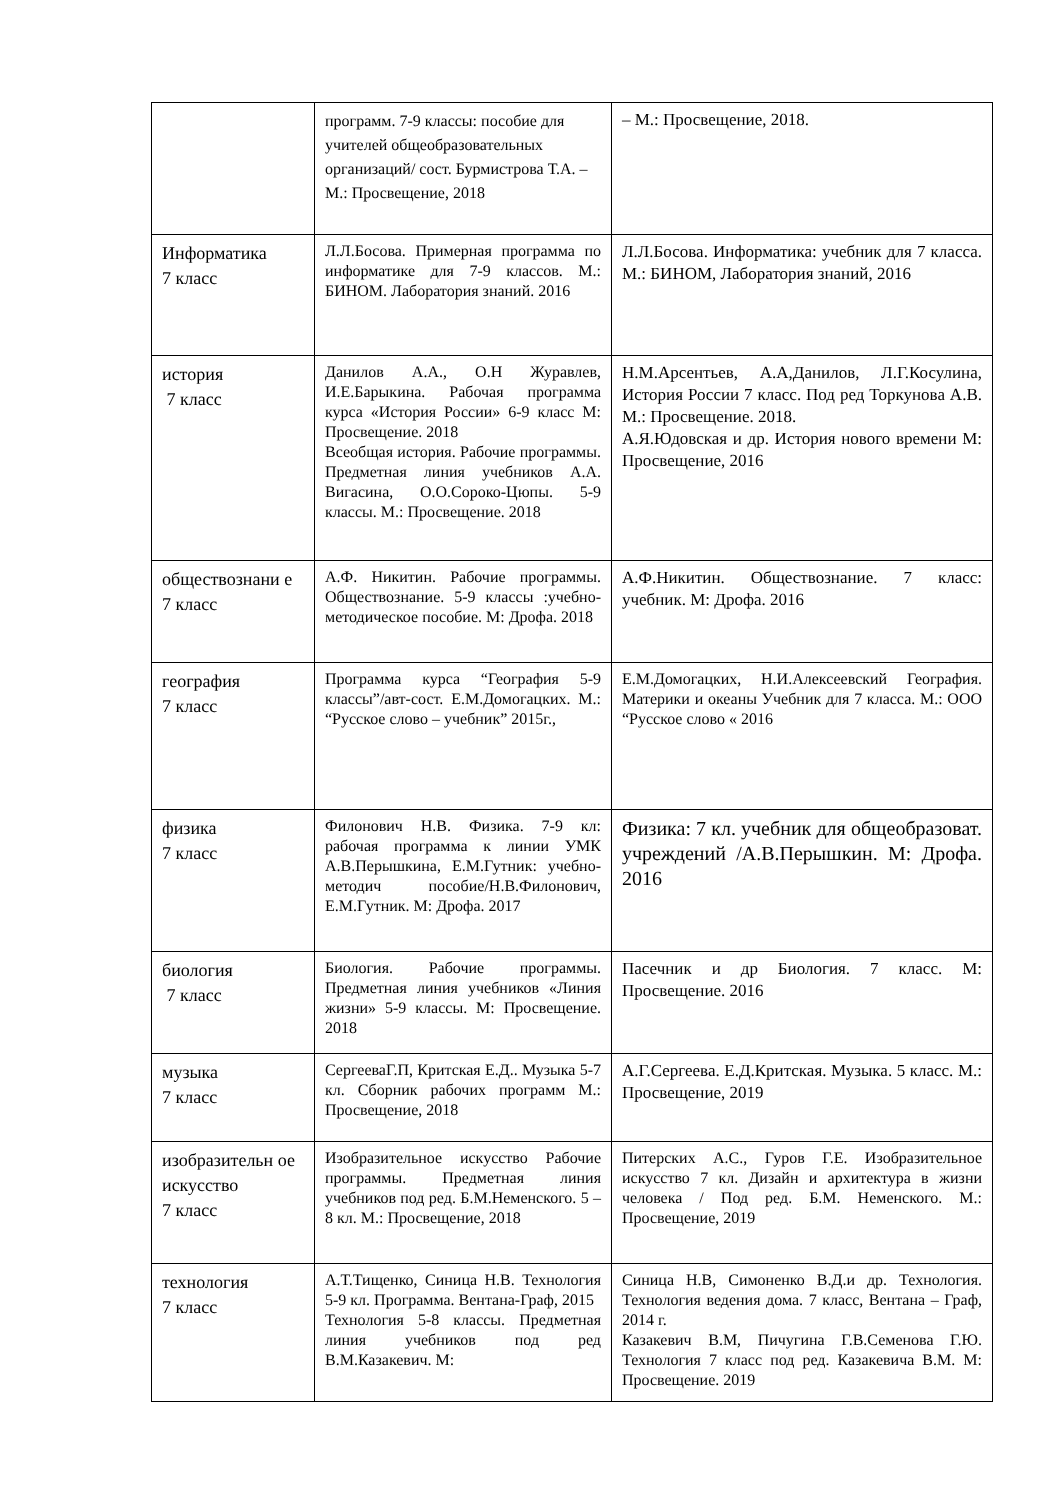| | программ. 7-9 классы: пособие для учителей общеобразовательных организаций/ сост. Бурмистрова Т.А. –М.: Просвещение, 2018 | – М.: Просвещение, 2018. |
| Информатика 7 класс | Л.Л.Босова. Примерная программа по информатике для 7-9 классов. М.: БИНОМ. Лаборатория знаний. 2016 | Л.Л.Босова. Информатика: учебник для 7 класса. М.: БИНОМ, Лаборатория знаний, 2016 |
| история 7 класс | Данилов А.А., О.Н Журавлев, И.Е.Барыкина. Рабочая программа курса «История России» 6-9 класс М: Просвещение. 2018 Всеобщая история. Рабочие программы. Предметная линия учебников А.А. Вигасина, О.О.Сороко-Цюпы. 5-9 классы. М.: Просвещение. 2018 | Н.М.Арсентьев, А.А,Данилов, Л.Г.Косулина, История России 7 класс. Под ред Торкунова А.В. М.: Просвещение. 2018. А.Я.Юдовская и др. История нового времени М: Просвещение, 2016 |
| обществознани е 7 класс | А.Ф. Никитин. Рабочие программы. Обществознание. 5-9 классы :учебно-методическое пособие. М: Дрофа. 2018 | А.Ф.Никитин. Обществознание. 7 класс: учебник. М: Дрофа. 2016 |
| география 7 класс | Программа курса “География 5-9 классы”/авт-сост. Е.М.Домогацких. М.: “Русское слово – учебник” 2015г., | Е.М.Домогацких, Н.И.Алексеевский География. Материки и океаны Учебник для 7 класса. М.: ООО “Русское слово « 2016 |
| физика 7 класс | Филонович Н.В. Физика. 7-9 кл: рабочая программа к линии УМК А.В.Перышкина, Е.М.Гутник: учебно-методич пособие/Н.В.Филонович, Е.М.Гутник. М: Дрофа. 2017 | Физика: 7 кл. учебник для общеобразоват. учреждений /А.В.Перышкин. М: Дрофа. 2016 |
| биология 7 класс | Биология. Рабочие программы. Предметная линия учебников «Линия жизни» 5-9 классы. М: Просвещение. 2018 | Пасечник и др Биология. 7 класс. М: Просвещение. 2016 |
| музыка 7 класс | СергееваГ.П, Критская Е.Д.. Музыка 5-7 кл. Сборник рабочих программ М.: Просвещение, 2018 | А.Г.Сергеева. Е.Д.Критская. Музыка. 5 класс. М.: Просвещение, 2019 |
| изобразительн ое искусство 7 класс | Изобразительное искусство Рабочие программы. Предметная линия учебников под ред. Б.М.Неменского. 5 – 8 кл. М.: Просвещение, 2018 | Питерских А.С., Гуров Г.Е. Изобразительное искусство 7 кл. Дизайн и архитектура в жизни человека / Под ред. Б.М. Неменского. М.: Просвещение, 2019 |
| технология 7 класс | А.Т.Тищенко, Синица Н.В. Технология 5-9 кл. Программа. Вентана-Граф, 2015 Технология 5-8 классы. Предметная линия учебников под ред В.М.Казакевич. М: | Синица Н.В, Симоненко В.Д.и др. Технология. Технология ведения дома. 7 класс, Вентана – Граф, 2014 г. Казакевич В.М, Пичугина Г.В.Семенова Г.Ю. Технология 7 класс под ред. Казакевича В.М. М: Просвещение. 2019 |